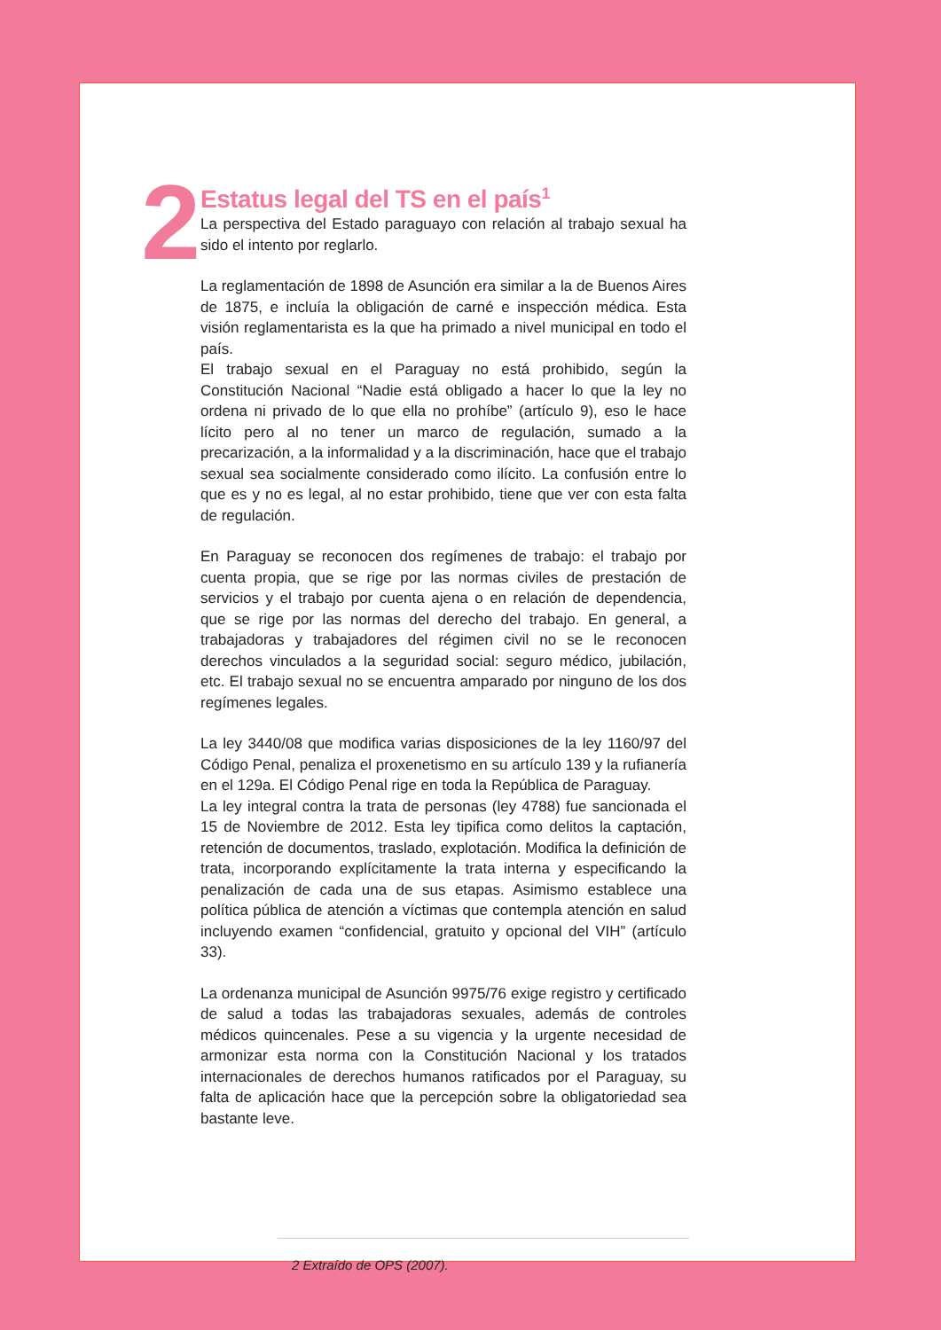2
Estatus legal del TS en el país<sup>1</sup>
La perspectiva del Estado paraguayo con relación al trabajo sexual ha sido el intento por reglarlo.
La reglamentación de 1898 de Asunción era similar a la de Buenos Aires de 1875, e incluía la obligación de carné e inspección médica. Esta visión reglamentarista es la que ha primado a nivel municipal en todo el país.
El trabajo sexual en el Paraguay no está prohibido, según la Constitución Nacional “Nadie está obligado a hacer lo que la ley no ordena ni privado de lo que ella no prohíbe” (artículo 9), eso le hace lícito pero al no tener un marco de regulación, sumado a la precarización, a la informalidad y a la discriminación, hace que el trabajo sexual sea socialmente considerado como ilícito. La confusión entre lo que es y no es legal, al no estar prohibido, tiene que ver con esta falta de regulación.
En Paraguay se reconocen dos regímenes de trabajo: el trabajo por cuenta propia, que se rige por las normas civiles de prestación de servicios y el trabajo por cuenta ajena o en relación de dependencia, que se rige por las normas del derecho del trabajo. En general, a trabajadoras y trabajadores del régimen civil no se le reconocen derechos vinculados a la seguridad social: seguro médico, jubilación, etc. El trabajo sexual no se encuentra amparado por ninguno de los dos regímenes legales.
La ley 3440/08 que modifica varias disposiciones de la ley 1160/97 del Código Penal, penaliza el proxenetismo en su artículo 139 y la rufianería en el 129a. El Código Penal rige en toda la República de Paraguay.
La ley integral contra la trata de personas (ley 4788) fue sancionada el 15 de Noviembre de 2012. Esta ley tipifica como delitos la captación, retención de documentos, traslado, explotación. Modifica la definición de trata, incorporando explícitamente la trata interna y especificando la penalización de cada una de sus etapas. Asimismo establece una política pública de atención a víctimas que contempla atención en salud incluyendo examen “confidencial, gratuito y opcional del VIH” (artículo 33).
La ordenanza municipal de Asunción 9975/76 exige registro y certificado de salud a todas las trabajadoras sexuales, además de controles médicos quincenales. Pese a su vigencia y la urgente necesidad de armonizar esta norma con la Constitución Nacional y los tratados internacionales de derechos humanos ratificados por el Paraguay, su falta de aplicación hace que la percepción sobre la obligatoriedad sea bastante leve.
2 Extraído de OPS (2007).